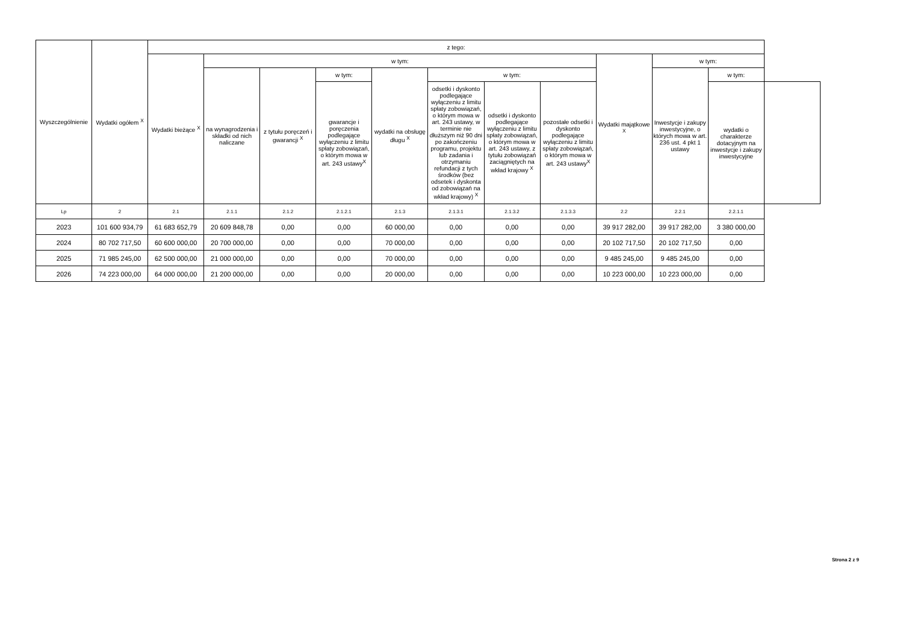| Wyszczególnienie | Wydatki ogółem <sup>X</sup> | z tego: | | | | | | | | | | | |
| --- | --- | --- | --- | --- | --- | --- | --- | --- | --- | --- | --- | --- | --- |
| | | Wydatki bieżące <sup>X</sup> | w tym: | | | | | | | Wydatki majątkowe <sup>X</sup> | w tym: | | |
| | | | na wynagrodzenia i składki od nich naliczane | z tytułu poręczeń i gwarancji <sup>X</sup> | w tym: | wydatki na obsługę długu <sup>X</sup> | w tym: | | | | Inwestycje i zakupy inwestycyjne, o których mowa w art. 236 ust. 4 pkt 1 ustawy | w tym: | |
| | | | | | gwarancje i poręczenia podlegające wyłączeniu z limitu spłaty zobowiązań, o którym mowa w art. 243 ustawy<sup>X</sup> | | odsetki i dyskonto podlegające wyłączeniu z limitu spłaty zobowiązań, o którym mowa w art. 243 ustawy, w terminie nie dłuższym niż 90 dni po zakończeniu programu, projektu lub zadania i otrzymaniu refundacji z tych środków (bez odsetek i dyskonta od zobowiązań na wkład krajowy) <sup>X</sup> | odsetki i dyskonto podlegające wyłączeniu z limitu spłaty zobowiązań, o którym mowa w art. 243 ustawy, z tytułu zobowiązań zaciągniętych na wkład krajowy <sup>X</sup> | pozostałe odsetki i dyskonto podlegające wyłączeniu z limitu spłaty zobowiązań, o którym mowa w art. 243 ustawy<sup>X</sup> | | | wydatki o charakterze dotacyjnym na inwestycje i zakupy inwestycyjne | |
| Lp | 2 | 2.1 | 2.1.1 | 2.1.2 | 2.1.2.1 | 2.1.3 | 2.1.3.1 | 2.1.3.2 | 2.1.3.3 | 2.2 | 2.2.1 | 2.2.1.1 | |
| 2023 | 101 600 934,79 | 61 683 652,79 | 20 609 848,78 | 0,00 | 0,00 | 60 000,00 | 0,00 | 0,00 | 0,00 | 39 917 282,00 | 39 917 282,00 | 3 380 000,00 | |
| 2024 | 80 702 717,50 | 60 600 000,00 | 20 700 000,00 | 0,00 | 0,00 | 70 000,00 | 0,00 | 0,00 | 0,00 | 20 102 717,50 | 20 102 717,50 | 0,00 | |
| 2025 | 71 985 245,00 | 62 500 000,00 | 21 000 000,00 | 0,00 | 0,00 | 70 000,00 | 0,00 | 0,00 | 0,00 | 9 485 245,00 | 9 485 245,00 | 0,00 | |
| 2026 | 74 223 000,00 | 64 000 000,00 | 21 200 000,00 | 0,00 | 0,00 | 20 000,00 | 0,00 | 0,00 | 0,00 | 10 223 000,00 | 10 223 000,00 | 0,00 | |
Strona 2 z 9